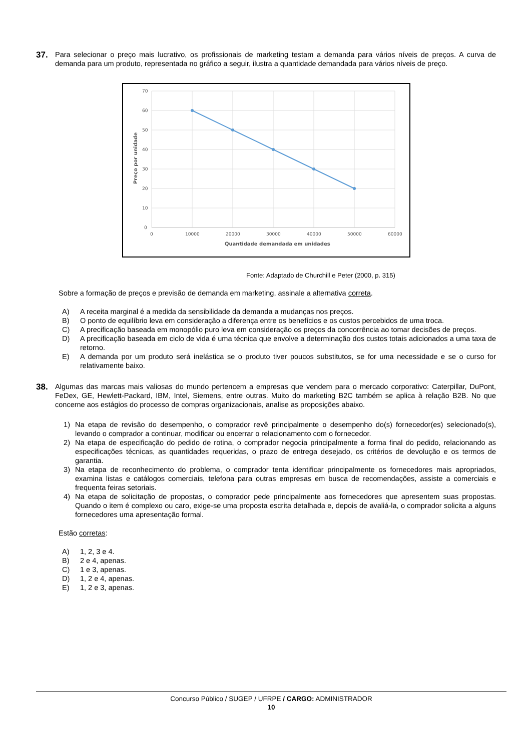37.
Para selecionar o preço mais lucrativo, os profissionais de marketing testam a demanda para vários níveis de preços. A curva de demanda para um produto, representada no gráfico a seguir, ilustra a quantidade demandada para vários níveis de preço.
70
60
50
40
30
20
10
0
0
10000
20000
30000
40000
50000
60000
Quantidade demandada em unidades
Preço por unidade
Fonte: Adaptado de Churchill e Peter (2000, p. 315)
Sobre a formação de preços e previsão de demanda em marketing, assinale a alternativa correta.
A) A receita marginal é a medida da sensibilidade da demanda a mudanças nos preços.
B) O ponto de equilíbrio leva em consideração a diferença entre os benefícios e os custos percebidos de uma troca.
C) A precificação baseada em monopólio puro leva em consideração os preços da concorrência ao tomar decisões de preços.
D) A precificação baseada em ciclo de vida é uma técnica que envolve a determinação dos custos totais adicionados a uma taxa de retorno.
E) A demanda por um produto será inelástica se o produto tiver poucos substitutos, se for uma necessidade e se o curso for relativamente baixo.
38.
Algumas das marcas mais valiosas do mundo pertencem a empresas que vendem para o mercado corporativo: Caterpillar, DuPont, FeDex, GE, Hewlett-Packard, IBM, Intel, Siemens, entre outras. Muito do marketing B2C também se aplica à relação B2B. No que concerne aos estágios do processo de compras organizacionais, analise as proposições abaixo.
1) Na etapa de revisão do desempenho, o comprador revê principalmente o desempenho do(s) fornecedor(es) selecionado(s), levando o comprador a continuar, modificar ou encerrar o relacionamento com o fornecedor.
2) Na etapa de especificação do pedido de rotina, o comprador negocia principalmente a forma final do pedido, relacionando as especificações técnicas, as quantidades requeridas, o prazo de entrega desejado, os critérios de devolução e os termos de garantia.
3) Na etapa de reconhecimento do problema, o comprador tenta identificar principalmente os fornecedores mais apropriados, examina listas e catálogos comerciais, telefona para outras empresas em busca de recomendações, assiste a comerciais e frequenta feiras setoriais.
4) Na etapa de solicitação de propostas, o comprador pede principalmente aos fornecedores que apresentem suas propostas. Quando o item é complexo ou caro, exige-se uma proposta escrita detalhada e, depois de avaliá-la, o comprador solicita a alguns fornecedores uma apresentação formal.
Estão corretas:
A) 1, 2, 3 e 4.
B) 2 e 4, apenas.
C) 1 e 3, apenas.
D) 1, 2 e 4, apenas.
E) 1, 2 e 3, apenas.
Concurso Público / SUGEP / UFRPE / CARGO: ADMINISTRADOR
10